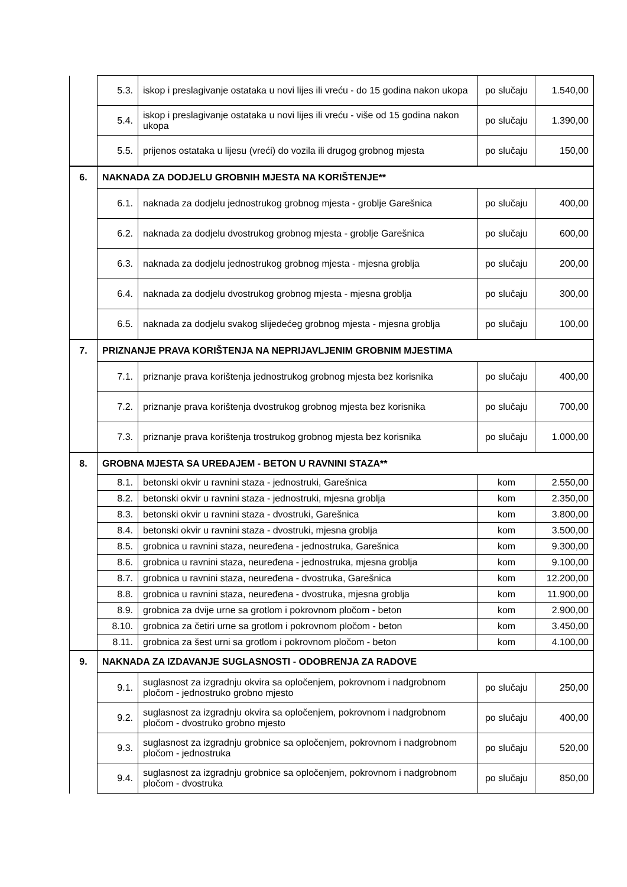| | 5.3. | iskop i preslagivanje ostataka u novi lijes ili vreću - do 15 godina nakon ukopa | po slučaju | 1.540,00 |
| | 5.4. | iskop i preslagivanje ostataka u novi lijes ili vreću - više od 15 godina nakon ukopa | po slučaju | 1.390,00 |
| | 5.5. | prijenos ostataka u lijesu (vreći) do vozila ili drugog grobnog mjesta | po slučaju | 150,00 |
| 6. | NAKNADA ZA DODJELU GROBNIH MJESTA NA KORIŠTENJE** | | | |
| | 6.1. | naknada za dodjelu jednostrukog grobnog mjesta - groblje Garešnica | po slučaju | 400,00 |
| | 6.2. | naknada za dodjelu dvostrukog grobnog mjesta - groblje Garešnica | po slučaju | 600,00 |
| | 6.3. | naknada za dodjelu jednostrukog grobnog mjesta - mjesna groblja | po slučaju | 200,00 |
| | 6.4. | naknada za dodjelu dvostrukog grobnog mjesta - mjesna groblja | po slučaju | 300,00 |
| | 6.5. | naknada za dodjelu svakog slijedećeg grobnog mjesta - mjesna groblja | po slučaju | 100,00 |
| 7. | PRIZNANJE PRAVA KORIŠTENJA NA NEPRIJAVLJENIM GROBNIM MJESTIMA | | | |
| | 7.1. | priznanje prava korištenja jednostrukog grobnog mjesta bez korisnika | po slučaju | 400,00 |
| | 7.2. | priznanje prava korištenja dvostrukog grobnog mjesta bez korisnika | po slučaju | 700,00 |
| | 7.3. | priznanje prava korištenja trostrukog grobnog mjesta bez korisnika | po slučaju | 1.000,00 |
| 8. | GROBNA MJESTA SA UREĐAJEM - BETON U RAVNINI STAZA** | | | |
| | 8.1. | betonski okvir u ravnini staza - jednostruki, Garešnica | kom | 2.550,00 |
| | 8.2. | betonski okvir u ravnini staza - jednostruki, mjesna groblja | kom | 2.350,00 |
| | 8.3. | betonski okvir u ravnini staza - dvostruki, Garešnica | kom | 3.800,00 |
| | 8.4. | betonski okvir u ravnini staza - dvostruki, mjesna groblja | kom | 3.500,00 |
| | 8.5. | grobnica u ravnini staza, neuređena - jednostruka, Garešnica | kom | 9.300,00 |
| | 8.6. | grobnica u ravnini staza, neuređena - jednostruka, mjesna groblja | kom | 9.100,00 |
| | 8.7. | grobnica u ravnini staza, neuređena - dvostruka, Garešnica | kom | 12.200,00 |
| | 8.8. | grobnica u ravnini staza, neuređena - dvostruka, mjesna groblja | kom | 11.900,00 |
| | 8.9. | grobnica za dvije urne sa grotlom i pokrovnom pločom - beton | kom | 2.900,00 |
| | 8.10. | grobnica za četiri urne sa grotlom i pokrovnom pločom - beton | kom | 3.450,00 |
| | 8.11. | grobnica za šest urni sa grotlom i pokrovnom pločom - beton | kom | 4.100,00 |
| 9. | NAKNADA ZA IZDAVANJE SUGLASNOSTI - ODOBRENJA ZA RADOVE | | | |
| | 9.1. | suglasnost za izgradnju okvira sa opločenjem, pokrovnom i nadgrobnom pločom - jednostruko grobno mjesto | po slučaju | 250,00 |
| | 9.2. | suglasnost za izgradnju okvira sa opločenjem, pokrovnom i nadgrobnom pločom - dvostruko grobno mjesto | po slučaju | 400,00 |
| | 9.3. | suglasnost za izgradnju grobnice sa opločenjem, pokrovnom i nadgrobnom pločom - jednostruka | po slučaju | 520,00 |
| | 9.4. | suglasnost za izgradnju grobnice sa opločenjem, pokrovnom i nadgrobnom pločom - dvostruka | po slučaju | 850,00 |